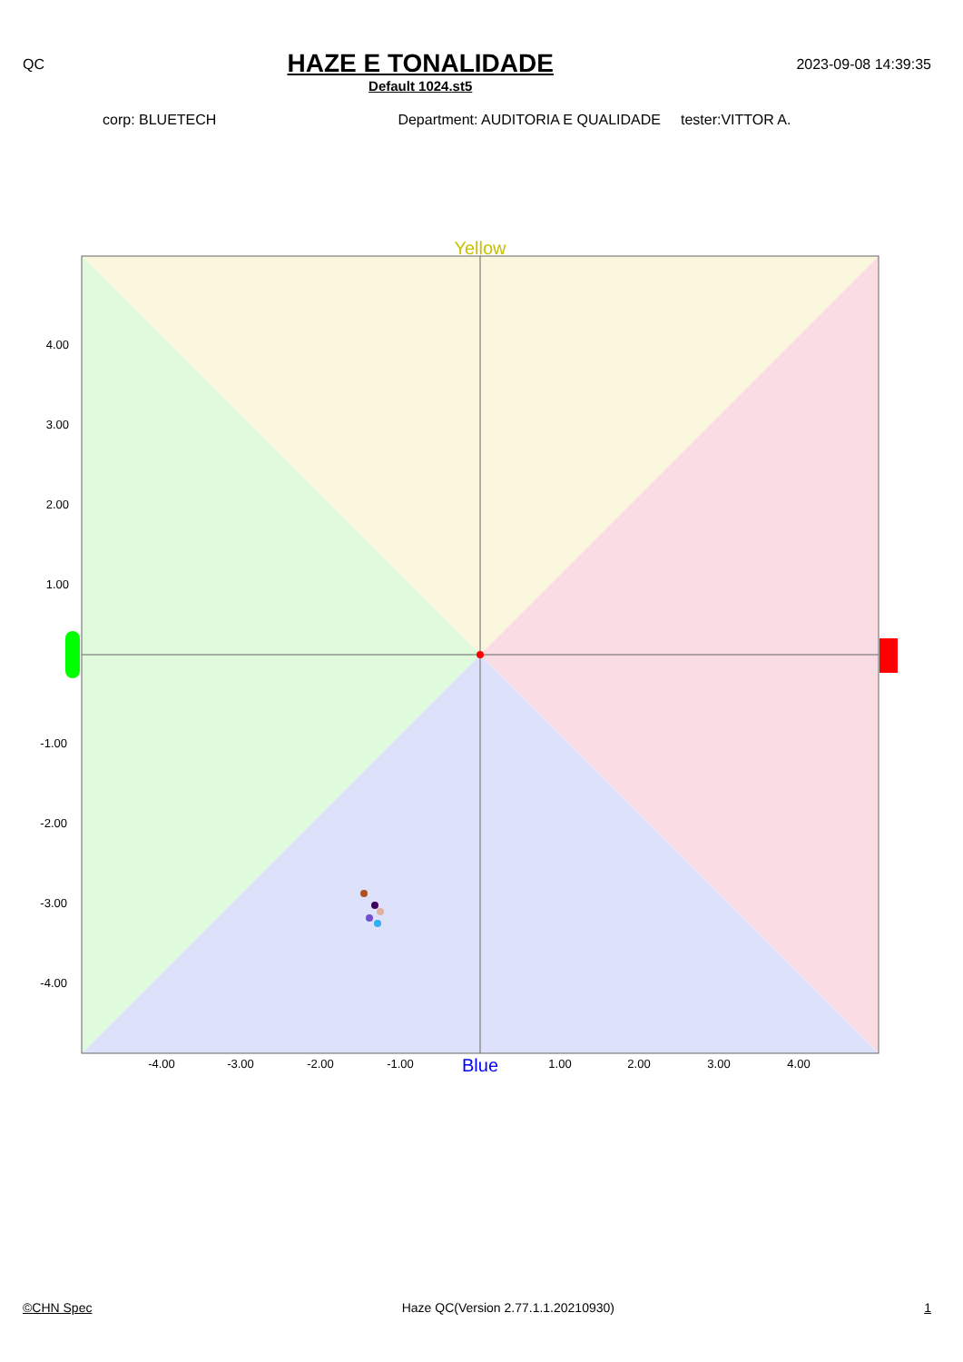QC
HAZE E TONALIDADE
Default 1024.st5
2023-09-08 14:39:35
corp: BLUETECH Department: AUDITORIA E QUALIDADE tester:VITTOR A.
Yellow
Blue
4.00
3.00
2.00
1.00
-1.00
-2.00
-3.00
-4.00
-4.00
-3.00
-2.00
-1.00
1.00
2.00
3.00
4.00
©CHN Spec Haze QC(Version 2.77.1.1.20210930) 1